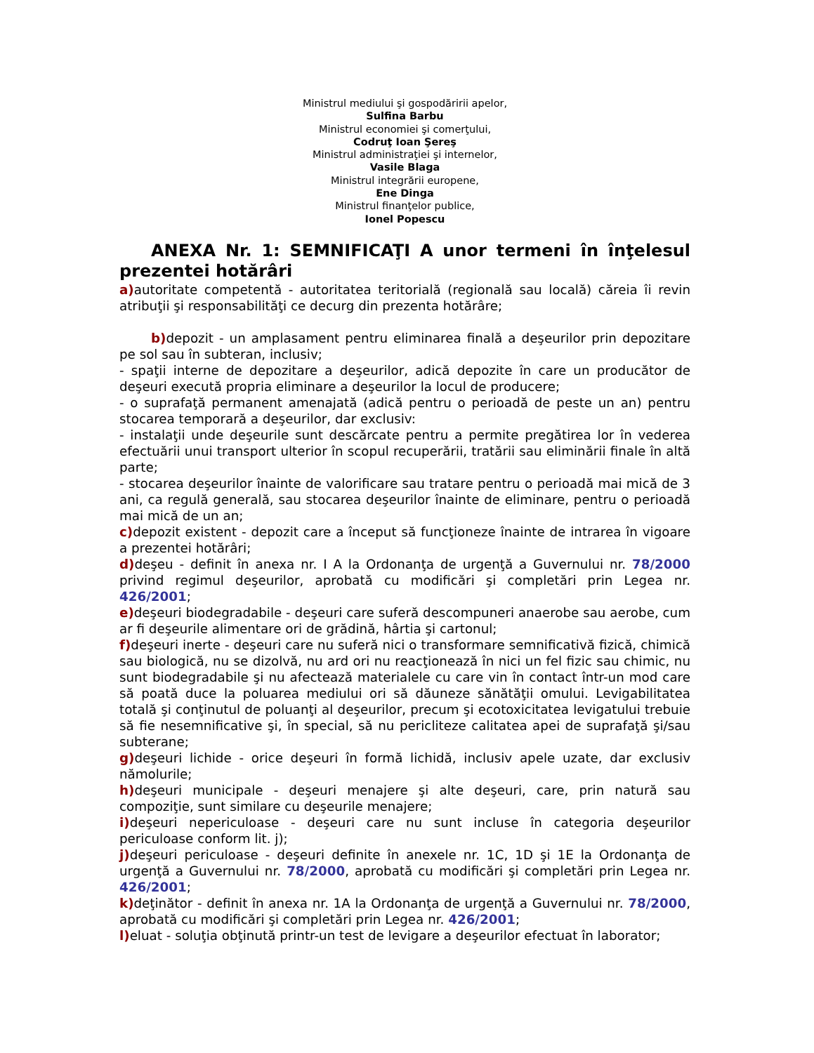Ministrul mediului şi gospodăririi apelor,
Sulfina Barbu
Ministrul economiei şi comerţului,
Codruţ Ioan Şereş
Ministrul administraţiei şi internelor,
Vasile Blaga
Ministrul integrării europene,
Ene Dinga
Ministrul finanţelor publice,
Ionel Popescu
ANEXA Nr. 1: SEMNIFICAŢI A unor termeni în înţelesul prezentei hotărâri
a) autoritate competentă - autoritatea teritorială (regională sau locală) căreia îi revin atribuţii şi responsabilităţi ce decurg din prezenta hotărâre;
b) depozit - un amplasament pentru eliminarea finală a deşeurilor prin depozitare pe sol sau în subteran, inclusiv;
- spaţii interne de depozitare a deşeurilor, adică depozite în care un producător de deşeuri execută propria eliminare a deşeurilor la locul de producere;
- o suprafaţă permanent amenajată (adică pentru o perioadă de peste un an) pentru stocarea temporară a deşeurilor, dar exclusiv:
- instalaţii unde deşeurile sunt descărcate pentru a permite pregătirea lor în vederea efectuării unui transport ulterior în scopul recuperării, tratării sau eliminării finale în altă parte;
- stocarea deşeurilor înainte de valorificare sau tratare pentru o perioadă mai mică de 3 ani, ca regulă generală, sau stocarea deşeurilor înainte de eliminare, pentru o perioadă mai mică de un an;
c) depozit existent - depozit care a început să funcţioneze înainte de intrarea în vigoare a prezentei hotărâri;
d) deşeu - definit în anexa nr. I A la Ordonanţa de urgenţă a Guvernului nr. 78/2000 privind regimul deşeurilor, aprobată cu modificări şi completări prin Legea nr. 426/2001;
e) deşeuri biodegradabile - deşeuri care suferă descompuneri anaerobe sau aerobe, cum ar fi deşeurile alimentare ori de grădină, hârtia şi cartonul;
f) deşeuri inerte - deşeuri care nu suferă nici o transformare semnificativă fizică, chimică sau biologică, nu se dizolvă, nu ard ori nu reacţionează în nici un fel fizic sau chimic, nu sunt biodegradabile şi nu afectează materialele cu care vin în contact într-un mod care să poată duce la poluarea mediului ori să dăuneze sănătăţii omului. Levigabilitatea totală şi conţinutul de poluanţi al deşeurilor, precum şi ecotoxicitatea levigatului trebuie să fie nesemnificative şi, în special, să nu pericliteze calitatea apei de suprafaţă şi/sau subterane;
g) deşeuri lichide - orice deşeuri în formă lichidă, inclusiv apele uzate, dar exclusiv nămolurile;
h) deşeuri municipale - deşeuri menajere şi alte deşeuri, care, prin natură sau compoziţie, sunt similare cu deşeurile menajere;
i) deşeuri nepericuloase - deşeuri care nu sunt incluse în categoria deşeurilor periculoase conform lit. j);
j) deşeuri periculoase - deşeuri definite în anexele nr. 1C, 1D şi 1E la Ordonanţa de urgenţă a Guvernului nr. 78/2000, aprobată cu modificări şi completări prin Legea nr. 426/2001;
k) deţinător - definit în anexa nr. 1A la Ordonanţa de urgenţă a Guvernului nr. 78/2000, aprobată cu modificări şi completări prin Legea nr. 426/2001;
l) eluat - soluţia obţinută printr-un test de levigare a deşeurilor efectuat în laborator;